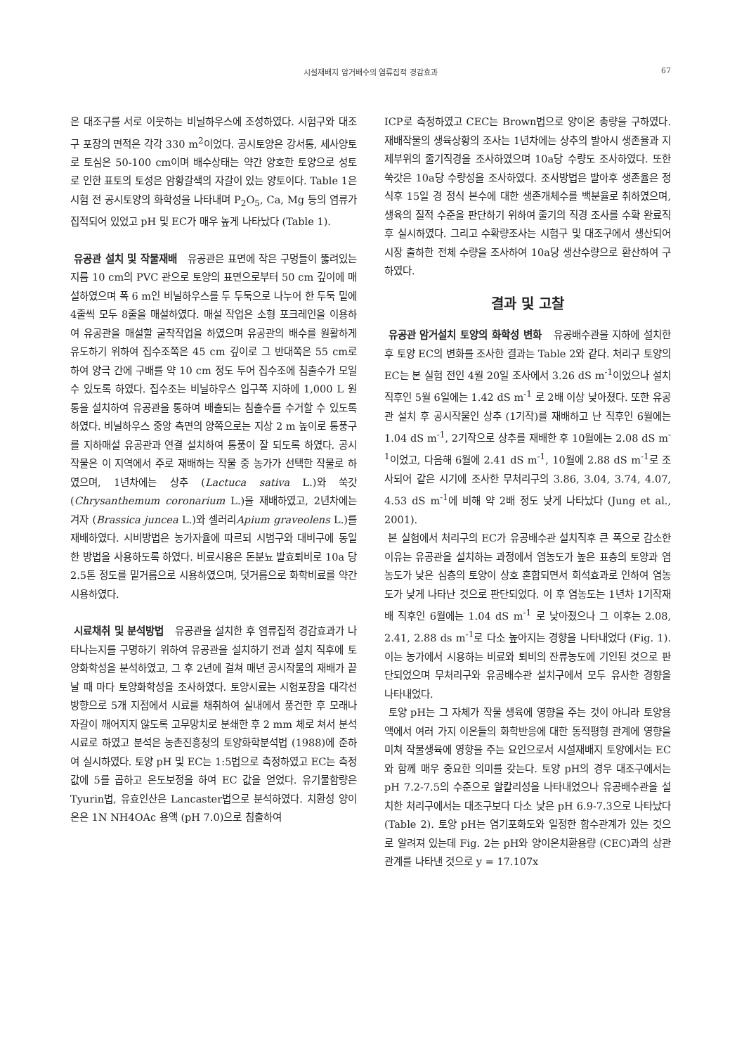시설재배지 암거배수의 염류집적 경감효과
67
은 대조구를 서로 이웃하는 비닐하우스에 조성하였다. 시험구와 대조구 포장의 면적은 각각 330 m<sup>2</sup>이었다. 공시토양은 강서통, 세사양토로 토심은 50-100 cm이며 배수상태는 약간 양호한 토양으로 성토로 인한 표토의 토성은 암황갈색의 자갈이 있는 양토이다. Table 1은 시험 전 공시토양의 화학성을 나타내며 P<sub>2</sub>O<sub>5</sub>, Ca, Mg 등의 염류가 집적되어 있었고 pH 및 EC가 매우 높게 나타났다 (Table 1).
유공관 설치 및 작물재배 유공관은 표면에 작은 구멍들이 뚫려있는 지름 10 cm의 PVC 관으로 토양의 표면으로부터 50 cm 깊이에 매설하였으며 폭 6 m인 비닐하우스를 두 두둑으로 나누어 한 두둑 밑에 4줄씩 모두 8줄을 매설하였다. 매설 작업은 소형 포크레인을 이용하여 유공관을 매설할 굴착작업을 하였으며 유공관의 배수를 원활하게 유도하기 위하여 집수조쪽은 45 cm 깊이로 그 반대쪽은 55 cm로 하여 양극 간에 구배를 약 10 cm 정도 두어 집수조에 침출수가 모일 수 있도록 하였다. 집수조는 비닐하우스 입구쪽 지하에 1,000 L 원통을 설치하여 유공관을 통하여 배출되는 침출수를 수거할 수 있도록 하였다. 비닐하우스 중앙 측면의 양쪽으로는 지상 2 m 높이로 통풍구를 지하매설 유공관과 연결 설치하여 통풍이 잘 되도록 하였다. 공시작물은 이 지역에서 주로 재배하는 작물 중 농가가 선택한 작물로 하였으며, 1년차에는 상추 (Lactuca sativa L.)와 쑥갓 (Chrysanthemum coronarium L.)을 재배하였고, 2년차에는 겨자 (Brassica juncea L.)와 셀러리Apium graveolens L.)를 재배하였다. 시비방법은 농가자율에 따르되 시범구와 대비구에 동일한 방법을 사용하도록 하였다. 비료시용은 돈분뇨 발효퇴비로 10a 당 2.5톤 정도를 밑거름으로 시용하였으며, 덧거름으로 화학비료를 약간 시용하였다.
시료채취 및 분석방법 유공관을 설치한 후 염류집적 경감효과가 나타나는지를 구명하기 위하여 유공관을 설치하기 전과 설치 직후에 토양화학성을 분석하였고, 그 후 2년에 걸쳐 매년 공시작물의 재배가 끝날 때 마다 토양화학성을 조사하였다. 토양시료는 시험포장을 대각선 방향으로 5개 지점에서 시료를 채취하여 실내에서 풍건한 후 모래나 자갈이 깨어지지 않도록 고무망치로 분쇄한 후 2 mm 체로 쳐서 분석시료로 하였고 분석은 농촌진흥청의 토양화학분석법 (1988)에 준하여 실시하였다. 토양 pH 및 EC는 1:5법으로 측정하였고 EC는 측정값에 5를 곱하고 온도보정을 하여 EC 값을 얻었다. 유기물함량은 Tyurin법, 유효인산은 Lancaster법으로 분석하였다. 치환성 양이온은 1N NH4OAc 용액 (pH 7.0)으로 침출하여
ICP로 측정하였고 CEC는 Brown법으로 양이온 총량을 구하였다. 재배작물의 생육상황의 조사는 1년차에는 상추의 발아시 생존율과 지제부위의 줄기직경을 조사하였으며 10a당 수량도 조사하였다. 또한 쑥갓은 10a당 수량성을 조사하였다. 조사방법은 발아후 생존율은 정식후 15일 경 정식 본수에 대한 생존개체수를 백분율로 취하였으며, 생육의 질적 수준을 판단하기 위하여 줄기의 직경 조사를 수확 완료직후 실시하였다. 그리고 수확량조사는 시험구 및 대조구에서 생산되어 시장 출하한 전체 수량을 조사하여 10a당 생산수량으로 환산하여 구하였다.
결과 및 고찰
유공관 암거설치 토양의 화학성 변화 유공배수관을 지하에 설치한 후 토양 EC의 변화를 조사한 결과는 Table 2와 같다. 처리구 토양의 EC는 본 실험 전인 4월 20일 조사에서 3.26 dS m<sup>-1</sup>이었으나 설치 직후인 5월 6일에는 1.42 dS m<sup>-1</sup> 로 2배 이상 낮아졌다. 또한 유공관 설치 후 공시작물인 상추 (1기작)를 재배하고 난 직후인 6월에는 1.04 dS m<sup>-1</sup>, 2기작으로 상추를 재배한 후 10월에는 2.08 dS m<sup>-1</sup>이었고, 다음해 6월에 2.41 dS m<sup>-1</sup>, 10월에 2.88 dS m<sup>-1</sup>로 조사되어 같은 시기에 조사한 무처리구의 3.86, 3.04, 3.74, 4.07, 4.53 dS m<sup>-1</sup>에 비해 약 2배 정도 낮게 나타났다 (Jung et al., 2001).
본 실험에서 처리구의 EC가 유공배수관 설치직후 큰 폭으로 감소한 이유는 유공관을 설치하는 과정에서 염농도가 높은 표층의 토양과 염농도가 낮은 심층의 토양이 상호 혼합되면서 희석효과로 인하여 염농도가 낮게 나타난 것으로 판단되었다. 이 후 염농도는 1년차 1기작재배 직후인 6월에는 1.04 dS m<sup>-1</sup> 로 낮아졌으나 그 이후는 2.08, 2.41, 2.88 ds m<sup>-1</sup>로 다소 높아지는 경향을 나타내었다 (Fig. 1). 이는 농가에서 시용하는 비료와 퇴비의 잔류농도에 기인된 것으로 판단되었으며 무처리구와 유공배수관 설치구에서 모두 유사한 경향을 나타내었다.
토양 pH는 그 자체가 작물 생육에 영향을 주는 것이 아니라 토양용액에서 여러 가지 이온들의 화학반응에 대한 동적평형 관계에 영향을 미쳐 작물생육에 영향을 주는 요인으로서 시설재배지 토양에서는 EC와 함께 매우 중요한 의미를 갖는다. 토양 pH의 경우 대조구에서는 pH 7.2-7.5의 수준으로 알칼리성을 나타내었으나 유공배수관을 설치한 처리구에서는 대조구보다 다소 낮은 pH 6.9-7.3으로 나타났다 (Table 2). 토양 pH는 염기포화도와 일정한 함수관계가 있는 것으로 알려져 있는데 Fig. 2는 pH와 양이온치환용량 (CEC)과의 상관관계를 나타낸 것으로 y = 17.107x